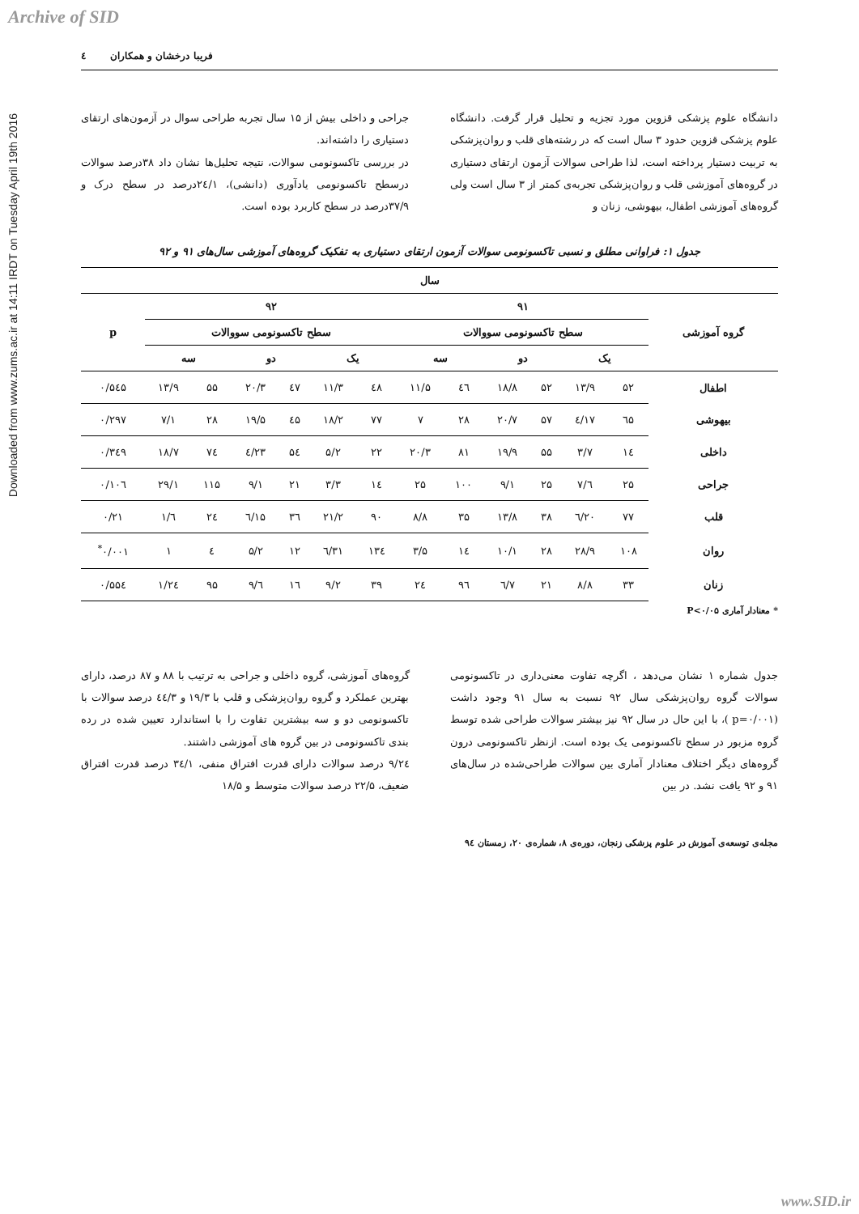Archive of SID
Downloaded from www.zums.ac.ir at 14:11 IRDT on Tuesday April 19th 2016
٤ فریبا درخشان و همکاران
دانشگاه علوم پزشکی قزوین مورد تجزیه و تحلیل قرار گرفت. دانشگاه علوم پزشکی قزوین حدود ۳ سال است که در رشته‌های قلب و روان‌پزشکی به تربیت دستیار پرداخته است، لذا طراحی سوالات آزمون ارتقای دستیاری در گروه‌های آموزشی قلب و روان‌پزشکی تجربه‌ی کمتر از ۳ سال است ولی گروه‌های آموزشی اطفال، بیهوشی، زنان و
جراحی و داخلی بیش از ۱۵ سال تجربه طراحی سوال در آزمون‌های ارتقای دستیاری را داشته‌اند.
در بررسی تاکسونومی سوالات، نتیجه تحلیل‌ها نشان داد ۳۸درصد سوالات درسطح تاکسونومی یادآوری (دانشی)، ۲٤/۱درصد در سطح درک و ۳۷/۹درصد در سطح کاربرد بوده است.
جدول ۱: فراوانی مطلق و نسبی تاکسونومی سوالات آزمون ارتقای دستیاری به تفکیک گروه‌های آموزشی سال‌های ۹۱ و ۹۲
| سال | | | | | | | | | | | | | |
| --- | --- | --- | --- | --- | --- | --- | --- | --- | --- | --- | --- | --- | --- |
| گروه آموزشی | ۹۱ | | | | | | ۹۲ | | | | | | p |
| | سطح تاکسونومی سووالات | | | | | | سطح تاکسونومی سووالات | | | | | | |
| | یک | | دو | | سه | | یک | | دو | | سه | | |
| اطفال | ۵۲ | ۱۳/۹ | ۵۲ | ۱۸/۸ | ٤٦ | ۱۱/۵ | ٤۸ | ۱۱/۳ | ٤۷ | ۲۰/۳ | ۵۵ | ۱۳/۹ | ۰/۵٤۵ |
| بیهوشی | ٦۵ | ۱۷/٤ | ۵۷ | ۲۰/۷ | ۲۸ | ۷ | ۷۷ | ۱۸/۲ | ٤۵ | ۱۹/۵ | ۲۸ | ۷/۱ | ۰/۲۹۷ |
| داخلی | ۱٤ | ۳/۷ | ۵۵ | ۱۹/۹ | ۸۱ | ۲۰/۳ | ۲۲ | ۵/۲ | ۵٤ | ۲۳/٤ | ۷٤ | ۱۸/۷ | ۰/۳٤۹ |
| جراحی | ۲۵ | ٦/۷ | ۲۵ | ۹/۱ | ۱۰۰ | ۲۵ | ۱٤ | ۳/۳ | ۲۱ | ۹/۱ | ۱۱۵ | ۲۹/۱ | ۰/۱۰٦ |
| قلب | ۷۷ | ۲۰/٦ | ۳۸ | ۱۳/۸ | ۳۵ | ۸/۸ | ۹۰ | ۲۱/۲ | ۳٦ | ۱۵/٦ | ۲٤ | ٦/۱ | ۰/۲۱ |
| روان | ۱۰۸ | ۲۸/۹ | ۲۸ | ۱۰/۱ | ۱٤ | ۳/۵ | ۱۳٤ | ۳۱/٦ | ۱۲ | ۵/۲ | ٤ | ۱ | ۰/۰۰۱<sup>*</sup> |
| زنان | ۳۳ | ۸/۸ | ۲۱ | ۷/٦ | ۹٦ | ۲٤ | ۳۹ | ۹/۲ | ۱٦ | ٦/۹ | ۹۵ | ۲٤/۱ | ۰/۵۵٤ |
* معنادار آماری P<۰/۰۵
جدول شماره ۱ نشان می‌دهد ، اگرچه تفاوت معنی‌داری در تاکسونومی سوالات گروه روان‌پزشکی سال ۹۲ نسبت به سال ۹۱ وجود داشت (p=۰/۰۰۱ )، با این حال در سال ۹۲ نیز بیشتر سوالات طراحی شده توسط گروه مزبور در سطح تاکسونومی یک بوده است. ازنظر تاکسونومی درون گروه‌های دیگر اختلاف معنادار آماری بین سوالات طراحی‌شده در سال‌های ۹۱ و ۹۲ یافت نشد. در بین
گروه‌های آموزشی، گروه داخلی و جراحی به ترتیب با ۸۸ و ۸۷ درصد، دارای بهترین عملکرد و گروه روان‌پزشکی و قلب با ۱۹/۳ و ٤٤/۳ درصد سوالات با تاکسونومی دو و سه بیشترین تفاوت را با استاندارد تعیین شده در رده بندی تاکسونومی در بین گروه های آموزشی داشتند.
۲٤/۹ درصد سوالات دارای قدرت افتراق منفی، ۳٤/۱ درصد قدرت افتراق ضعیف، ۲۲/۵ درصد سوالات متوسط و ۱۸/۵
مجله‌ی توسعه‌ی آموزش در علوم پزشکی زنجان، دوره‌ی ۸، شماره‌ی ۲۰، زمستان ۹٤
www.SID.ir